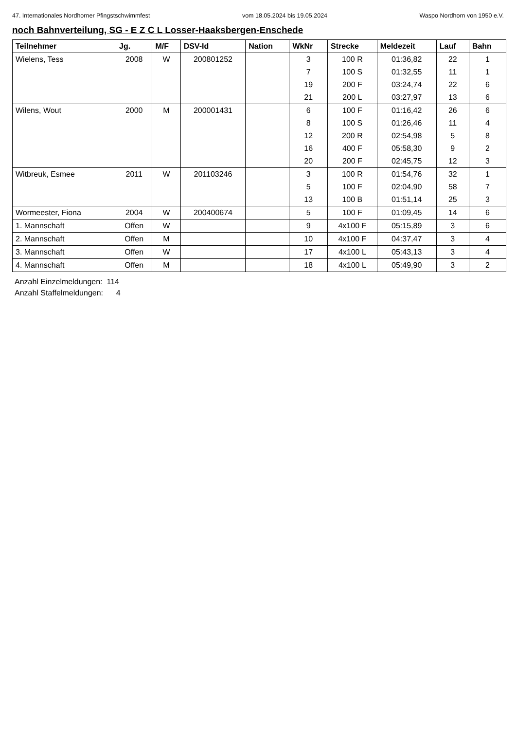47. Internationales Nordhorner Pfingstschwimmfest vom 18.05.2024 bis 19.05.2024 Waspo Nordhorn von 1950 e.V.
noch Bahnverteilung, SG - E Z C L Losser-Haaksbergen-Enschede
| Teilnehmer | Jg. | M/F | DSV-Id | Nation | WkNr | Strecke | Meldezeit | Lauf | Bahn |
| --- | --- | --- | --- | --- | --- | --- | --- | --- | --- |
| Wielens, Tess | 2008 | W | 200801252 | | 3 | 100 R | 01:36,82 | 22 | 1 |
| | | | | | 7 | 100 S | 01:32,55 | 11 | 1 |
| | | | | | 19 | 200 F | 03:24,74 | 22 | 6 |
| | | | | | 21 | 200 L | 03:27,97 | 13 | 6 |
| Wilens, Wout | 2000 | M | 200001431 | | 6 | 100 F | 01:16,42 | 26 | 6 |
| | | | | | 8 | 100 S | 01:26,46 | 11 | 4 |
| | | | | | 12 | 200 R | 02:54,98 | 5 | 8 |
| | | | | | 16 | 400 F | 05:58,30 | 9 | 2 |
| | | | | | 20 | 200 F | 02:45,75 | 12 | 3 |
| Witbreuk, Esmee | 2011 | W | 201103246 | | 3 | 100 R | 01:54,76 | 32 | 1 |
| | | | | | 5 | 100 F | 02:04,90 | 58 | 7 |
| | | | | | 13 | 100 B | 01:51,14 | 25 | 3 |
| Wormeester, Fiona | 2004 | W | 200400674 | | 5 | 100 F | 01:09,45 | 14 | 6 |
| 1. Mannschaft | Offen | W | | | 9 | 4x100 F | 05:15,89 | 3 | 6 |
| 2. Mannschaft | Offen | M | | | 10 | 4x100 F | 04:37,47 | 3 | 4 |
| 3. Mannschaft | Offen | W | | | 17 | 4x100 L | 05:43,13 | 3 | 4 |
| 4. Mannschaft | Offen | M | | | 18 | 4x100 L | 05:49,90 | 3 | 2 |
Anzahl Einzelmeldungen: 114
Anzahl Staffelmeldungen: 4